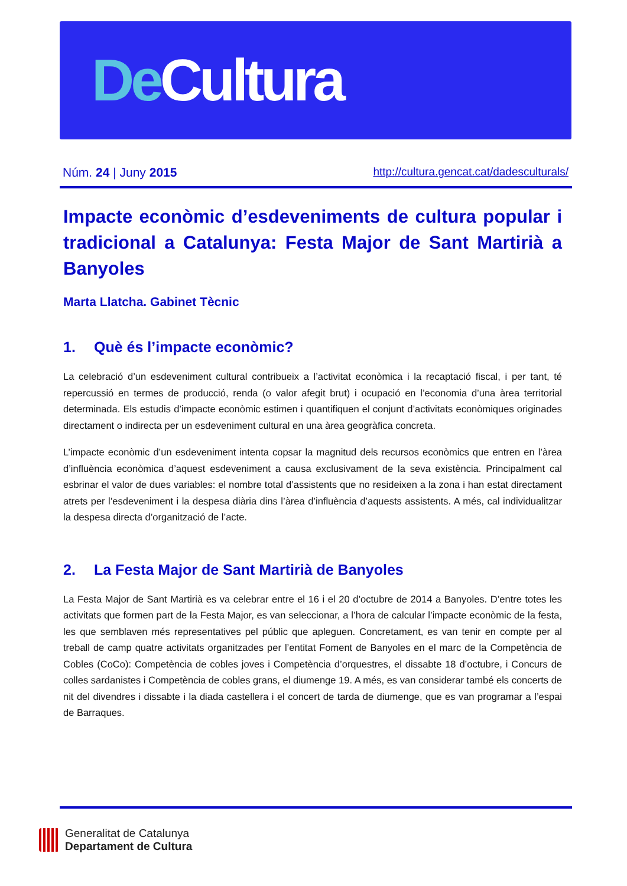De Cultura
Núm. 24 | Juny 2015 http://cultura.gencat.cat/dadesculturals/
Impacte econòmic d’esdeveniments de cultura popular i tradicional a Catalunya: Festa Major de Sant Martirià a Banyoles
Marta Llatcha. Gabinet Tècnic
1. Què és l’impacte econòmic?
La celebració d’un esdeveniment cultural contribueix a l’activitat econòmica i la recaptació fiscal, i per tant, té repercussió en termes de producció, renda (o valor afegit brut) i ocupació en l’economia d’una àrea territorial determinada. Els estudis d’impacte econòmic estimen i quantifiquen el conjunt d’activitats econòmiques originades directament o indirecta per un esdeveniment cultural en una àrea geogràfica concreta.
L’impacte econòmic d’un esdeveniment intenta copsar la magnitud dels recursos econòmics que entren en l’àrea d’influència econòmica d’aquest esdeveniment a causa exclusivament de la seva existència. Principalment cal esbrinar el valor de dues variables: el nombre total d’assistents que no resideixen a la zona i han estat directament atrets per l’esdeveniment i la despesa diària dins l’àrea d’influència d’aquests assistents. A més, cal individualitzar la despesa directa d’organització de l’acte.
2. La Festa Major de Sant Martirià de Banyoles
La Festa Major de Sant Martirià es va celebrar entre el 16 i el 20 d’octubre de 2014 a Banyoles. D’entre totes les activitats que formen part de la Festa Major, es van seleccionar, a l’hora de calcular l’impacte econòmic de la festa, les que semblaven més representatives pel públic que apleguen. Concretament, es van tenir en compte per al treball de camp quatre activitats organitzades per l’entitat Foment de Banyoles en el marc de la Competència de Cobles (CoCo): Competència de cobles joves i Competència d’orquestres, el dissabte 18 d’octubre, i Concurs de colles sardanistes i Competència de cobles grans, el diumenge 19. A més, es van considerar també els concerts de nit del divendres i dissabte i la diada castellera i el concert de tarda de diumenge, que es van programar a l’espai de Barraques.
Generalitat de Catalunya
Departament de Cultura